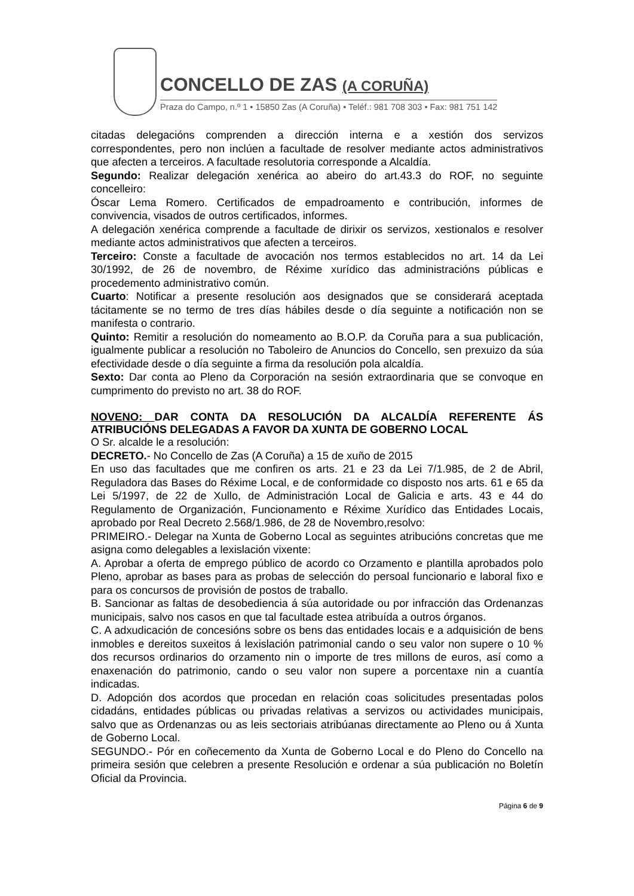CONCELLO DE ZAS (A CORUÑA)
Praza do Campo, n.º 1 • 15850 Zas (A Coruña) • Teléf.: 981 708 303 • Fax: 981 751 142
citadas delegacións comprenden a dirección interna e a xestión dos servizos correspondentes, pero non inclúen a facultade de resolver mediante actos administrativos que afecten a terceiros. A facultade resolutoria corresponde a Alcaldía.
Segundo: Realizar delegación xenérica ao abeiro do art.43.3 do ROF, no seguinte concelleiro:
Óscar Lema Romero. Certificados de empadroamento e contribución, informes de convivencia, visados de outros certificados, informes.
A delegación xenérica comprende a facultade de dirixir os servizos, xestionalos e resolver mediante actos administrativos que afecten a terceiros.
Terceiro: Conste a facultade de avocación nos termos establecidos no art. 14 da Lei 30/1992, de 26 de novembro, de Réxime xurídico das administracións públicas e procedemento administrativo común.
Cuarto: Notificar a presente resolución aos designados que se considerará aceptada tácitamente se no termo de tres días hábiles desde o día seguinte a notificación non se manifesta o contrario.
Quinto: Remitir a resolución do nomeamento ao B.O.P. da Coruña para a sua publicación, igualmente publicar a resolución no Taboleiro de Anuncios do Concello, sen prexuizo da súa efectividade desde o día seguinte a firma da resolución pola alcaldía.
Sexto: Dar conta ao Pleno da Corporación na sesión extraordinaria que se convoque en cumprimento do previsto no art. 38 do ROF.
NOVENO: DAR CONTA DA RESOLUCIÓN DA ALCALDÍA REFERENTE ÁS ATRIBUCIÓNS DELEGADAS A FAVOR DA XUNTA DE GOBERNO LOCAL
O Sr. alcalde le a resolución:
DECRETO.- No Concello de Zas (A Coruña) a 15 de xuño de 2015
En uso das facultades que me confiren os arts. 21 e 23 da Lei 7/1.985, de 2 de Abril, Reguladora das Bases do Réxime Local, e de conformidade co disposto nos arts. 61 e 65 da Lei 5/1997, de 22 de Xullo, de Administración Local de Galicia e arts. 43 e 44 do Regulamento de Organización, Funcionamento e Réxime Xurídico das Entidades Locais, aprobado por Real Decreto 2.568/1.986, de 28 de Novembro,resolvo:
PRIMEIRO.- Delegar na Xunta de Goberno Local as seguintes atribucións concretas que me asigna como delegables a lexislación vixente:
A. Aprobar a oferta de emprego público de acordo co Orzamento e plantilla aprobados polo Pleno, aprobar as bases para as probas de selección do persoal funcionario e laboral fixo e para os concursos de provisión de postos de traballo.
B. Sancionar as faltas de desobediencia á súa autoridade ou por infracción das Ordenanzas municipais, salvo nos casos en que tal facultade estea atribuída a outros órganos.
C. A adxudicación de concesións sobre os bens das entidades locais e a adquisición de bens inmobles e dereitos suxeitos á lexislación patrimonial cando o seu valor non supere o 10 % dos recursos ordinarios do orzamento nin o importe de tres millons de euros, así como a enaxenación do patrimonio, cando o seu valor non supere a porcentaxe nin a cuantía indicadas.
D. Adopción dos acordos que procedan en relación coas solicitudes presentadas polos cidadáns, entidades públicas ou privadas relativas a servizos ou actividades municipais, salvo que as Ordenanzas ou as leis sectoriais atribúanas directamente ao Pleno ou á Xunta de Goberno Local.
SEGUNDO.- Pór en coñecemento da Xunta de Goberno Local e do Pleno do Concello na primeira sesión que celebren a presente Resolución e ordenar a súa publicación no Boletín Oficial da Provincia.
Página 6 de 9